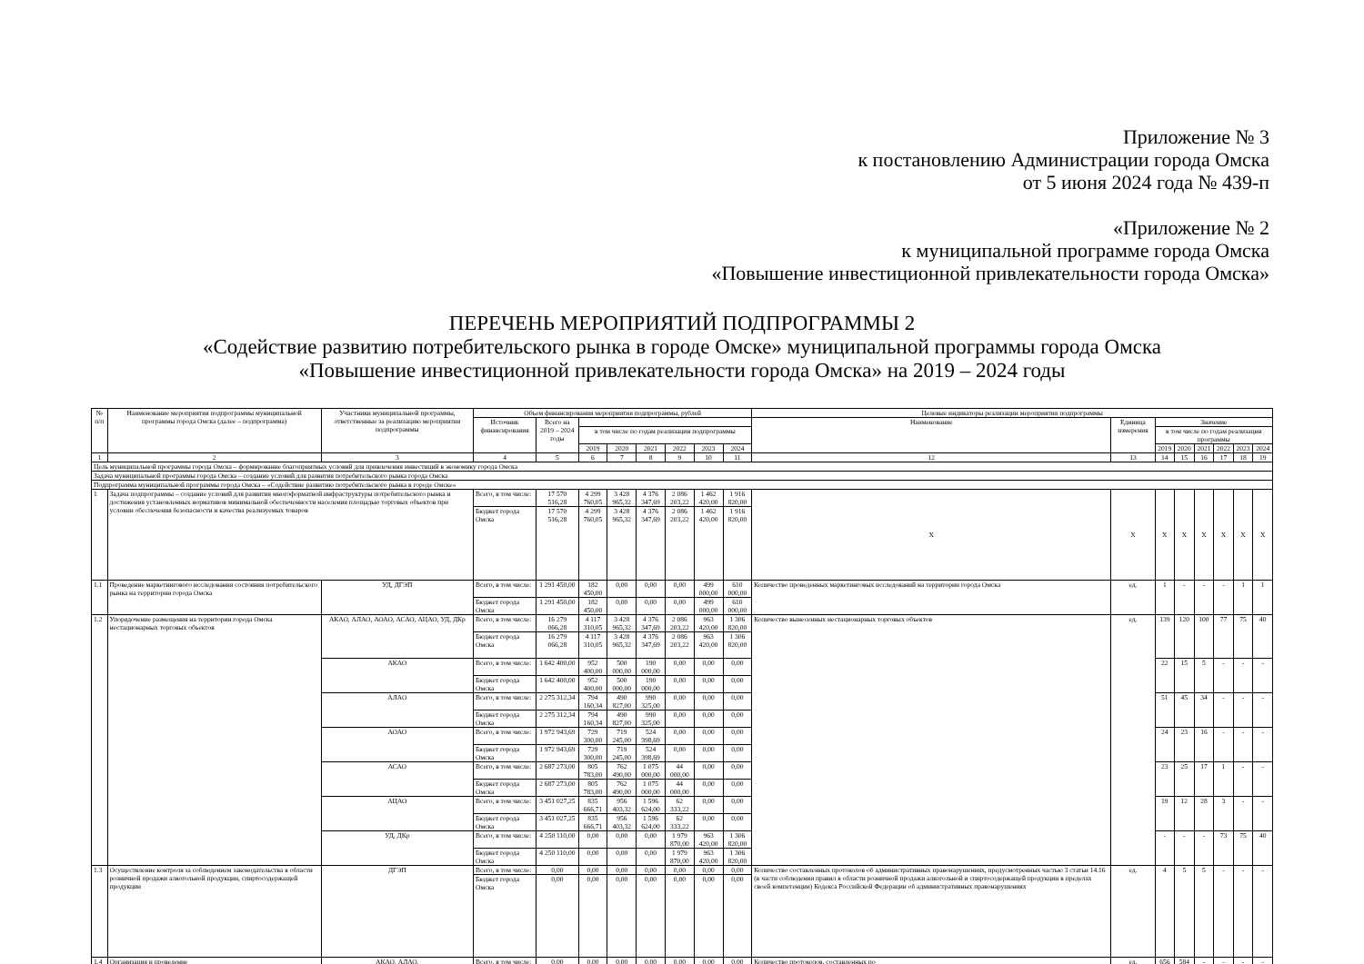Приложение № 3
к постановлению Администрации города Омска
от 5 июня 2024 года № 439-п
«Приложение № 2
к муниципальной программе города Омска
«Повышение инвестиционной привлекательности города Омска»
ПЕРЕЧЕНЬ МЕРОПРИЯТИЙ ПОДПРОГРАММЫ 2
«Содействие развитию потребительского рынка в городе Омске» муниципальной программы города Омска
«Повышение инвестиционной привлекательности города Омска» на 2019 – 2024 годы
| № п/п | Наименование мероприятия подпрограммы муниципальной программы города Омска (далее – подпрограмма) | Участники муниципальной программы, ответственные за реализацию мероприятия подпрограммы | Объем финансирования мероприятия подпрограммы, рублей | | | | | | | | Целевые индикаторы реализации мероприятия подпрограммы | | | | | | | |
| --- | --- | --- | --- | --- | --- | --- | --- | --- | --- | --- | --- | --- | --- | --- | --- | --- | --- | --- |
| | | | Источник финансирования | Всего на 2019 – 2024 годы | | | | | | | Наименование | Единица измерения | Значение | | | | | |
| | | | | | в том числе по годам реализации подпрограммы | | | | | | | | в том числе по годам реализации программы | | | | | |
| | | | | | 2019 | 2020 | 2021 | 2022 | 2023 | 2024 | | | 2019 | 2020 | 2021 | 2022 | 2023 | 2024 |
| 1 | 2 | 3 | 4 | 5 | 6 | 7 | 8 | 9 | 10 | 11 | 12 | 13 | 14 | 15 | 16 | 17 | 18 | 19 |
| Цель муниципальной программы города Омска – формирование благоприятных условий для привлечения инвестиций в экономику города Омска | | | | | | | | | | | | | | | | | | |
| Задача муниципальной программы города Омска – создание условий для развития потребительского рынка города Омска | | | | | | | | | | | | | | | | | | |
| Подпрограмма муниципальной программы города Омска – «Содействие развитию потребительского рынка в городе Омске» | | | | | | | | | | | | | | | | | | |
| 1 | Задача подпрограммы – создание условий для развития многоформатной инфраструктуры потребительского рынка и достижения установленных нормативов минимальной обеспеченности населения площадью торговых объектов при условии обеспечения безопасности и качества реализуемых товаров | | Всего, в том числе: | 17 570 516,28 | 4 299 760,05 | 3 428 965,32 | 4 376 347,69 | 2 086 203,22 | 1 462 420,00 | 1 916 820,00 | Х | Х | Х | Х | Х | Х | Х | Х |
| | | | Бюджет города Омска | 17 570 516,28 | 4 299 760,05 | 3 428 965,32 | 4 376 347,69 | 2 086 203,22 | 1 462 420,00 | 1 916 820,00 | | | | | | | | |
| 1.1 | Проведение маркетингового исследования состояния потребительского рынка на территории города Омска | УД, ДГЭП | Всего, в том числе: | 1 291 450,00 | 182 450,00 | 0,00 | 0,00 | 0,00 | 499 000,00 | 610 000,00 | Количество проведенных маркетинговых исследований на территории города Омска | ед. | 1 | - | - | - | 1 | 1 |
| | | | Бюджет города Омска | 1 291 450,00 | 182 450,00 | 0,00 | 0,00 | 0,00 | 499 000,00 | 610 000,00 | | | | | | | | |
| 1.2 | Упорядочение размещения на территории города Омска нестационарных торговых объектов | АКАО, АЛАО, АОАО, АСАО, АЦАО, УД, ДКр | Всего, в том числе: | 16 279 066,28 | 4 117 310,05 | 3 428 965,32 | 4 376 347,69 | 2 086 203,22 | 963 420,00 | 1 306 820,00 | Количество вынесенных нестационарных торговых объектов | ед. | 139 | 120 | 100 | 77 | 75 | 40 |
| | | | Бюджет города Омска | 16 279 066,28 | 4 117 310,05 | 3 428 965,32 | 4 376 347,69 | 2 086 203,22 | 963 420,00 | 1 306 820,00 | | | | | | | | |
| | | АКАО | Всего, в том числе: | 1 642 400,00 | 952 400,00 | 500 000,00 | 190 000,00 | 0,00 | 0,00 | 0,00 | | | 22 | 15 | 5 | - | - | - |
| | | | Бюджет города Омска | 1 642 400,00 | 952 400,00 | 500 000,00 | 190 000,00 | 0,00 | 0,00 | 0,00 | | | | | | | | |
| | | АЛАО | Всего, в том числе: | 2 275 312,34 | 794 160,34 | 490 827,00 | 990 325,00 | 0,00 | 0,00 | 0,00 | | | 51 | 45 | 34 | - | - | - |
| | | | Бюджет города Омска | 2 275 312,34 | 794 160,34 | 490 827,00 | 990 325,00 | 0,00 | 0,00 | 0,00 | | | | | | | | |
| | | АОАО | Всего, в том числе: | 1 972 943,69 | 729 300,00 | 719 245,00 | 524 398,69 | 0,00 | 0,00 | 0,00 | | | 24 | 23 | 16 | - | - | - |
| | | | Бюджет города Омска | 1 972 943,69 | 729 300,00 | 719 245,00 | 524 398,69 | 0,00 | 0,00 | 0,00 | | | | | | | | |
| | | АСАО | Всего, в том числе: | 2 687 273,00 | 805 783,00 | 762 490,00 | 1 075 000,00 | 44 000,00 | 0,00 | 0,00 | | | 23 | 25 | 17 | 1 | - | - |
| | | | Бюджет города Омска | 2 687 273,00 | 805 783,00 | 762 490,00 | 1 075 000,00 | 44 000,00 | 0,00 | 0,00 | | | | | | | | |
| | | АЦАО | Всего, в том числе: | 3 451 027,25 | 835 666,71 | 956 403,32 | 1 596 624,00 | 62 333,22 | 0,00 | 0,00 | | | 19 | 12 | 28 | 3 | - | - |
| | | | Бюджет города Омска | 3 451 027,25 | 835 666,71 | 956 403,32 | 1 596 624,00 | 62 333,22 | 0,00 | 0,00 | | | | | | | | |
| | | УД, ДКр | Всего, в том числе: | 4 250 110,00 | 0,00 | 0,00 | 0,00 | 1 979 870,00 | 963 420,00 | 1 306 820,00 | | | - | - | - | 73 | 75 | 40 |
| | | | Бюджет города Омска | 4 250 110,00 | 0,00 | 0,00 | 0,00 | 1 979 870,00 | 963 420,00 | 1 306 820,00 | | | | | | | | |
| 1.3 | Осуществление контроля за соблюдением законодательства в области розничной продажи алкогольной продукции, спиртосодержащей продукции | ДГЭП | Всего, в том числе: | 0,00 | 0,00 | 0,00 | 0,00 | 0,00 | 0,00 | 0,00 | Количество составленных протоколов об административных правонарушениях, предусмотренных частью 3 статьи 14.16 (в части соблюдения правил в области розничной продажи алкогольной и спиртосодержащей продукции в пределах своей компетенции) Кодекса Российской Федерации об административных правонарушениях | ед. | 4 | 5 | 5 | - | - | - |
| | | | Бюджет города Омска | 0,00 | 0,00 | 0,00 | 0,00 | 0,00 | 0,00 | 0,00 | | | | | | | | |
| 1.4 | Организация и проведение | АКАО, АЛАО, | Всего, в том числе: | 0,00 | 0,00 | 0,00 | 0,00 | 0,00 | 0,00 | 0,00 | Количество протоколов, составленных по | ед. | 656 | 584 | - | - | - | - |